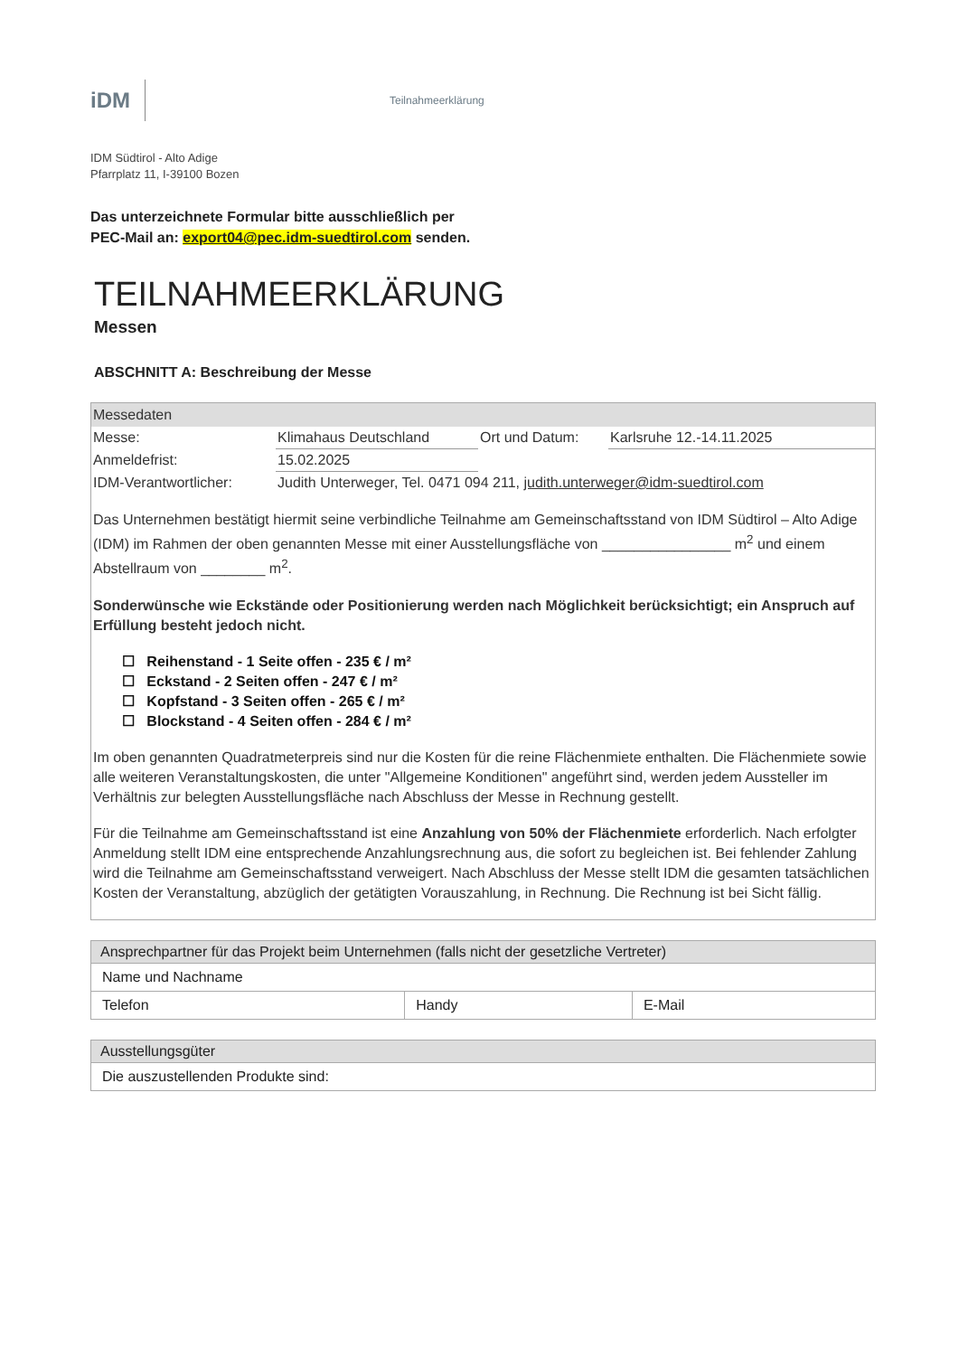iDM
Teilnahmeerklärung
IDM Südtirol - Alto Adige
Pfarrplatz 11, I-39100 Bozen
Das unterzeichnete Formular bitte ausschließlich per
PEC-Mail an: export04@pec.idm-suedtirol.com senden.
TEILNAHMEERKLÄRUNG
Messen
ABSCHNITT A: Beschreibung der Messe
Messedaten
| Messe: | Klimahaus Deutschland | Ort und Datum: | Karlsruhe 12.-14.11.2025 |
| Anmeldefrist: | 15.02.2025 | | |
| IDM-Verantwortlicher: | Judith Unterweger, Tel. 0471 094 211, judith.unterweger@idm-suedtirol.com | | |
Das Unternehmen bestätigt hiermit seine verbindliche Teilnahme am Gemeinschaftsstand von IDM Südtirol – Alto Adige (IDM) im Rahmen der oben genannten Messe mit einer Ausstellungsfläche von ________________ m<sup>2</sup> und einem Abstellraum von ________ m<sup>2</sup>.
Sonderwünsche wie Eckstände oder Positionierung werden nach Möglichkeit berücksichtigt; ein Anspruch auf Erfüllung besteht jedoch nicht.
☐ Reihenstand - 1 Seite offen - 235 € / m²
☐ Eckstand - 2 Seiten offen - 247 € / m²
☐ Kopfstand - 3 Seiten offen - 265 € / m²
☐ Blockstand - 4 Seiten offen - 284 € / m²
Im oben genannten Quadratmeterpreis sind nur die Kosten für die reine Flächenmiete enthalten. Die Flächenmiete sowie alle weiteren Veranstaltungskosten, die unter "Allgemeine Konditionen" angeführt sind, werden jedem Aussteller im Verhältnis zur belegten Ausstellungsfläche nach Abschluss der Messe in Rechnung gestellt.
Für die Teilnahme am Gemeinschaftsstand ist eine Anzahlung von 50% der Flächenmiete erforderlich. Nach erfolgter Anmeldung stellt IDM eine entsprechende Anzahlungsrechnung aus, die sofort zu begleichen ist. Bei fehlender Zahlung wird die Teilnahme am Gemeinschaftsstand verweigert. Nach Abschluss der Messe stellt IDM die gesamten tatsächlichen Kosten der Veranstaltung, abzüglich der getätigten Vorauszahlung, in Rechnung. Die Rechnung ist bei Sicht fällig.
| Ansprechpartner für das Projekt beim Unternehmen (falls nicht der gesetzliche Vertreter) | | |
| --- | --- | --- |
| Name und Nachname | | |
| Telefon | Handy | E-Mail |
| Ausstellungsgüter |
| --- |
| Die auszustellenden Produkte sind: |